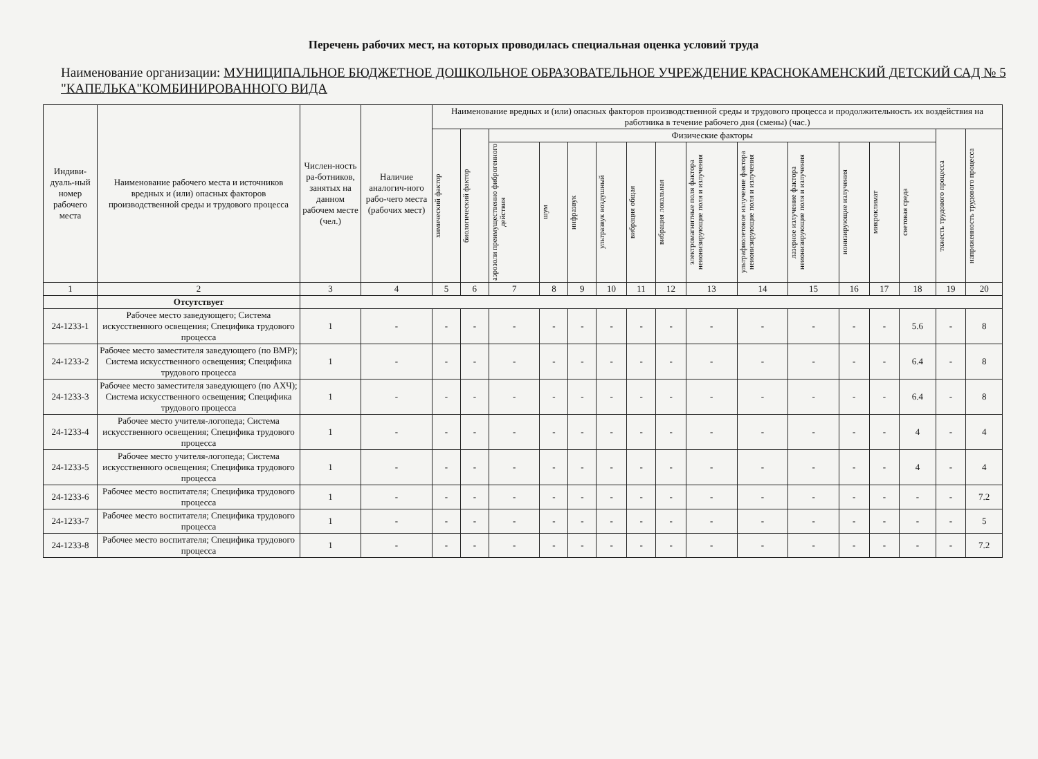Перечень рабочих мест, на которых проводилась специальная оценка условий труда
Наименование организации: МУНИЦИПАЛЬНОЕ БЮДЖЕТНОЕ ДОШКОЛЬНОЕ ОБРАЗОВАТЕЛЬНОЕ УЧРЕЖДЕНИЕ КРАСНОКАМЕНСКИЙ ДЕТСКИЙ САД № 5 "КАПЕЛЬКА"КОМБИНИРОВАННОГО ВИДА
| Индиви-дуаль-ный номер рабочего места | Наименование рабочего места и источников вредных и (или) опасных факторов производственной среды и трудового процесса | Числен-ность ра-ботников, занятых на данном рабочем месте (чел.) | Наличие аналогич-ного рабо-чего места (рабочих мест) | Наименование вредных и (или) опасных факторов производственной среды и трудового процесса и продолжительность их воздействия на работника в течение рабочего дня (смены) (час.) | | | | | | | | | | | | | | | |
| --- | --- | --- | --- | --- | --- | --- | --- | --- | --- | --- | --- | --- | --- | --- | --- | --- | --- | --- | --- |
| | | | | химический фактор | биологический фактор | Физические факторы | | | | | | | | | | | | тяжесть трудового процесса | напряженность трудового процесса |
| | | | | | | аэрозоли преимущественно фиброгенного действия | шум | инфразвук | ультразвук воздушный | вибрация общая | вибрация локальная | электромагнитные поля фактора неионизирующие поля и излучения | ультрафиолетовое излучение фактора неионизирующие поля и излучения | лазерное излучение фактора неионизирующие поля и излучения | ионизирующие излучения | микроклимат | световая среда | | |
| 1 | 2 | 3 | 4 | 5 | 6 | 7 | 8 | 9 | 10 | 11 | 12 | 13 | 14 | 15 | 16 | 17 | 18 | 19 | 20 |
| | Отсутствует | | | | | | | | | | | | | | | | | | |
| 24-1233-1 | Рабочее место заведующего; Система искусственного освещения; Специфика трудового процесса | 1 | - | - | - | - | - | - | - | - | - | - | - | - | - | - | 5.6 | - | 8 |
| 24-1233-2 | Рабочее место заместителя заведующего (по ВМР); Система искусственного освещения; Специфика трудового процесса | 1 | - | - | - | - | - | - | - | - | - | - | - | - | - | - | 6.4 | - | 8 |
| 24-1233-3 | Рабочее место заместителя заведующего (по АХЧ); Система искусственного освещения; Специфика трудового процесса | 1 | - | - | - | - | - | - | - | - | - | - | - | - | - | - | 6.4 | - | 8 |
| 24-1233-4 | Рабочее место учителя-логопеда; Система искусственного освещения; Специфика трудового процесса | 1 | - | - | - | - | - | - | - | - | - | - | - | - | - | - | 4 | - | 4 |
| 24-1233-5 | Рабочее место учителя-логопеда; Система искусственного освещения; Специфика трудового процесса | 1 | - | - | - | - | - | - | - | - | - | - | - | - | - | - | 4 | - | 4 |
| 24-1233-6 | Рабочее место воспитателя; Специфика трудового процесса | 1 | - | - | - | - | - | - | - | - | - | - | - | - | - | - | - | - | 7.2 |
| 24-1233-7 | Рабочее место воспитателя; Специфика трудового процесса | 1 | - | - | - | - | - | - | - | - | - | - | - | - | - | - | - | - | 5 |
| 24-1233-8 | Рабочее место воспитателя; Специфика трудового процесса | 1 | - | - | - | - | - | - | - | - | - | - | - | - | - | - | - | - | 7.2 |